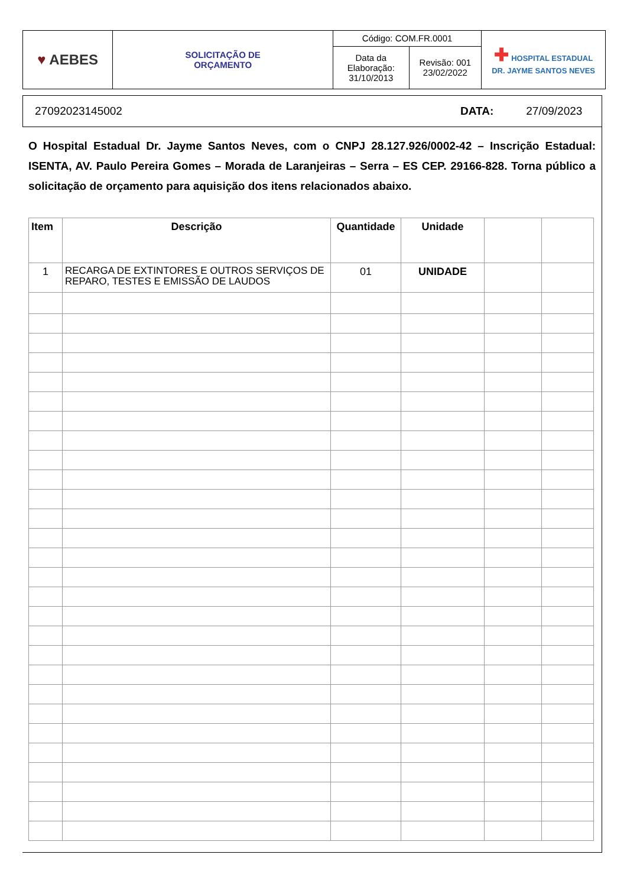| ♥ AEBES | SOLICITAÇÃO DE ORÇAMENTO | Código: COM.FR.0001 | | ✚ HOSPITAL ESTADUAL DR. JAYME SANTOS NEVES |
| | | Data da Elaboração: 31/10/2013 | Revisão: 001 23/02/2022 | |
27092023145002 DATA: 27/09/2023
O Hospital Estadual Dr. Jayme Santos Neves, com o CNPJ 28.127.926/0002-42 – Inscrição Estadual: ISENTA, AV. Paulo Pereira Gomes – Morada de Laranjeiras – Serra – ES CEP. 29166-828. Torna público a solicitação de orçamento para aquisição dos itens relacionados abaixo.
| Item | Descrição | Quantidade | Unidade | | |
| --- | --- | --- | --- | --- | --- |
| 1 | RECARGA DE EXTINTORES E OUTROS SERVIÇOS DE REPARO, TESTES E EMISSÃO DE LAUDOS | 01 | UNIDADE | | |